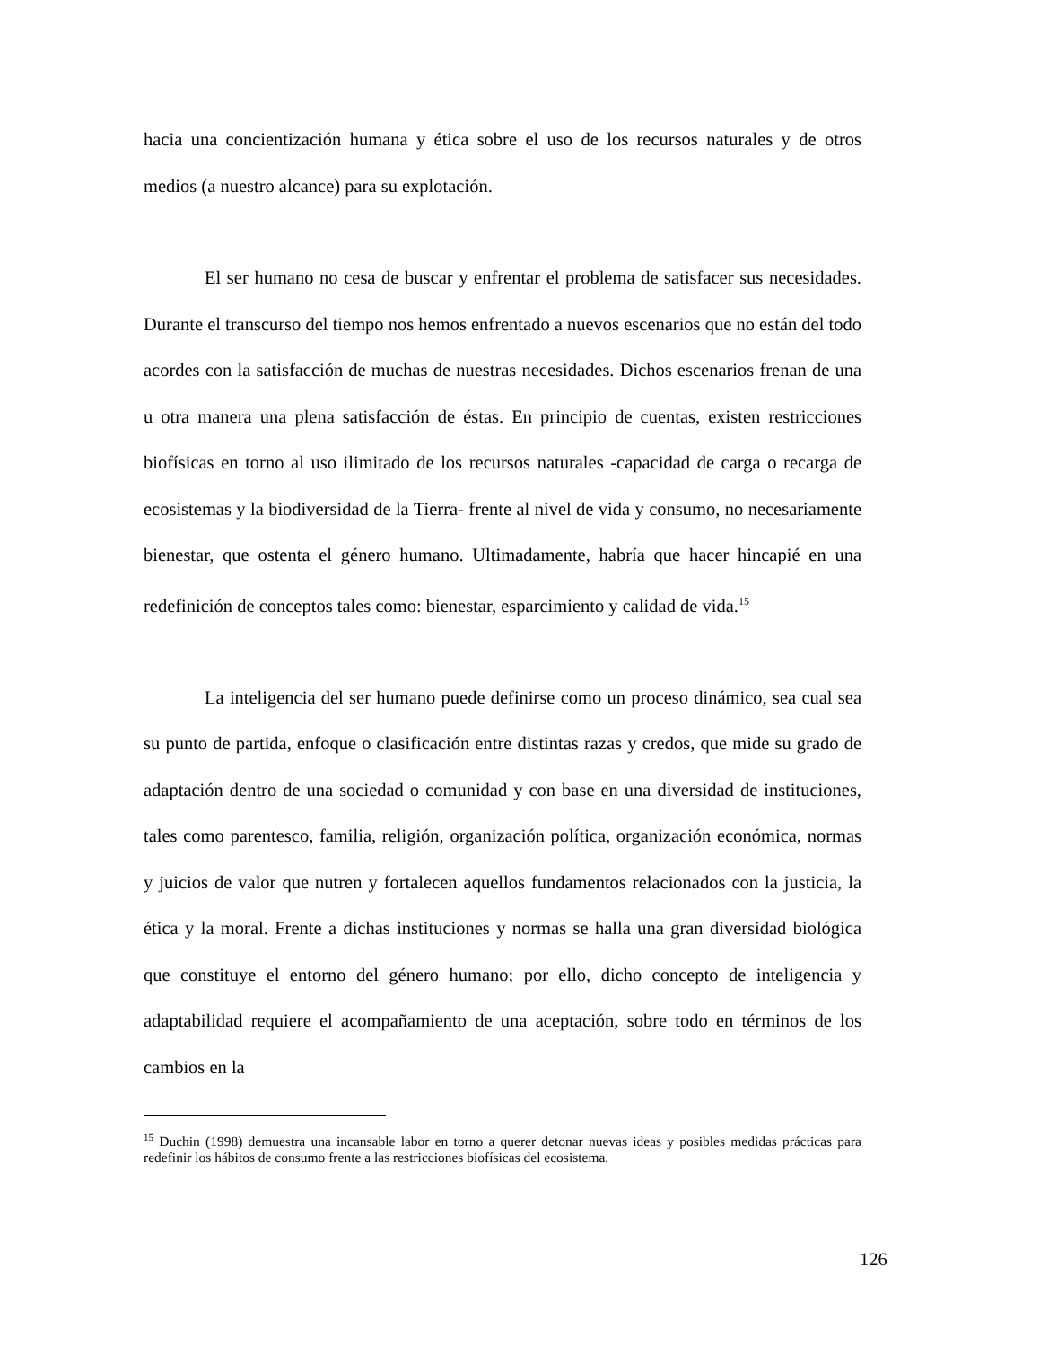hacia una concientización humana y ética sobre el uso de los recursos naturales y de otros medios (a nuestro alcance) para su explotación.
El ser humano no cesa de buscar y enfrentar el problema de satisfacer sus necesidades. Durante el transcurso del tiempo nos hemos enfrentado a nuevos escenarios que no están del todo acordes con la satisfacción de muchas de nuestras necesidades. Dichos escenarios frenan de una u otra manera una plena satisfacción de éstas. En principio de cuentas, existen restricciones biofísicas en torno al uso ilimitado de los recursos naturales -capacidad de carga o recarga de ecosistemas y la biodiversidad de la Tierra- frente al nivel de vida y consumo, no necesariamente bienestar, que ostenta el género humano. Ultimadamente, habría que hacer hincapié en una redefinición de conceptos tales como: bienestar, esparcimiento y calidad de vida.<sup>15</sup>
La inteligencia del ser humano puede definirse como un proceso dinámico, sea cual sea su punto de partida, enfoque o clasificación entre distintas razas y credos, que mide su grado de adaptación dentro de una sociedad o comunidad y con base en una diversidad de instituciones, tales como parentesco, familia, religión, organización política, organización económica, normas y juicios de valor que nutren y fortalecen aquellos fundamentos relacionados con la justicia, la ética y la moral. Frente a dichas instituciones y normas se halla una gran diversidad biológica que constituye el entorno del género humano; por ello, dicho concepto de inteligencia y adaptabilidad requiere el acompañamiento de una aceptación, sobre todo en términos de los cambios en la
<sup>15</sup> Duchin (1998) demuestra una incansable labor en torno a querer detonar nuevas ideas y posibles medidas prácticas para redefinir los hábitos de consumo frente a las restricciones biofísicas del ecosistema.
126